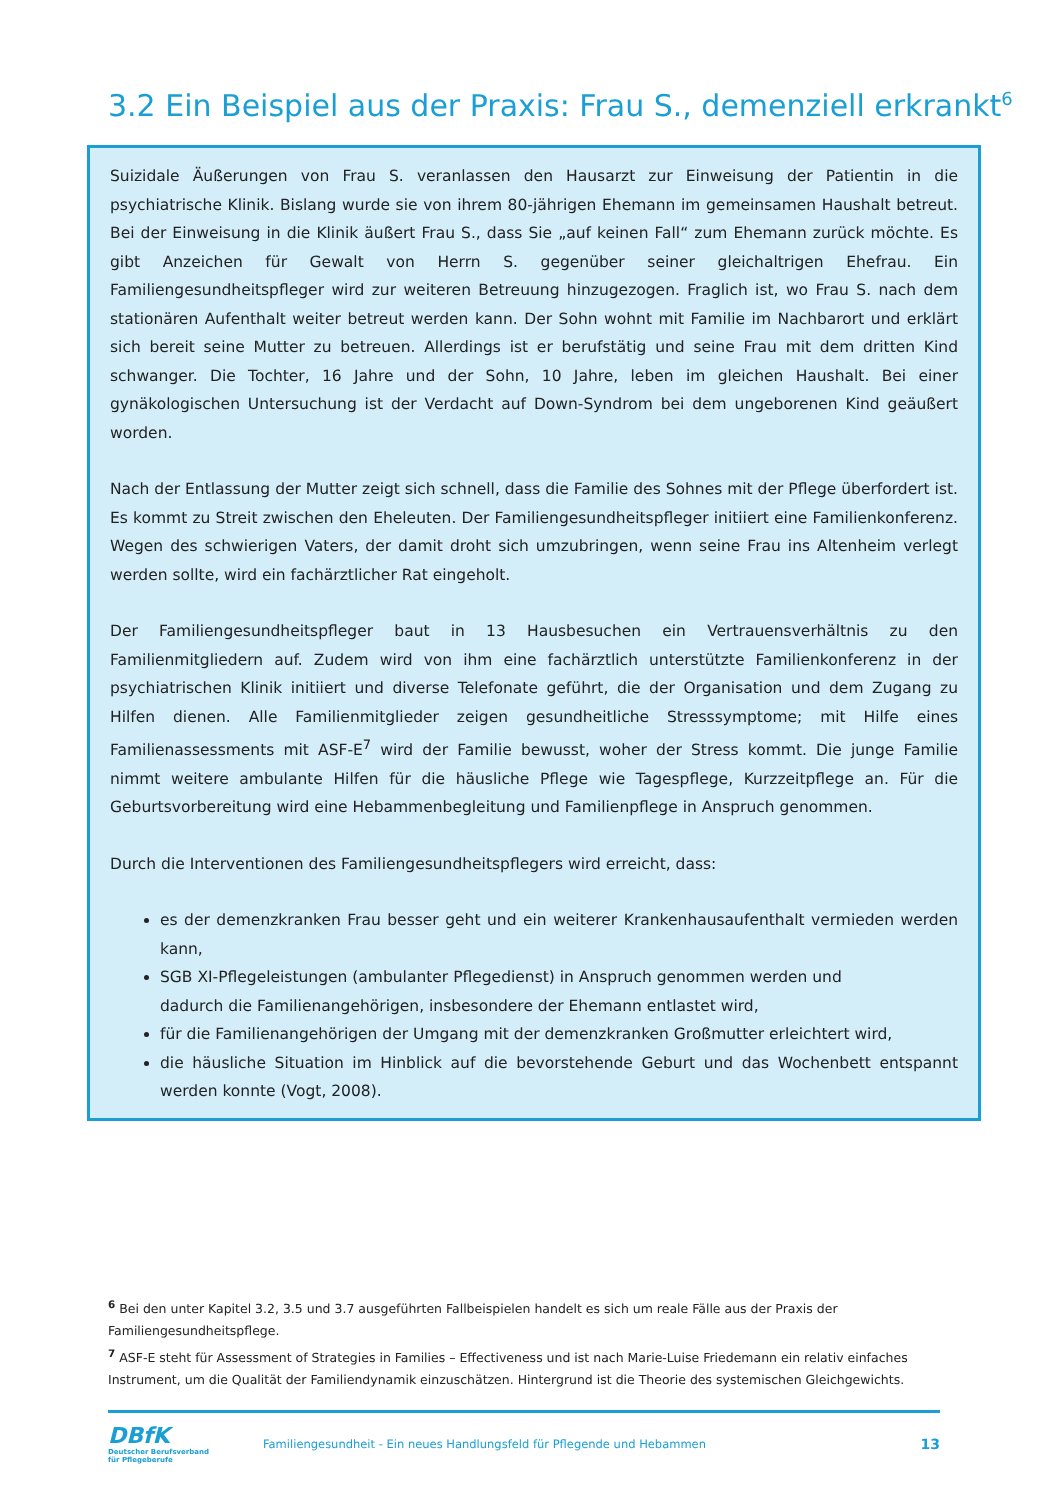3.2 Ein Beispiel aus der Praxis: Frau S., demenziell erkrankt<sup>6</sup>
Suizidale Äußerungen von Frau S. veranlassen den Hausarzt zur Einweisung der Patientin in die psychiatrische Klinik. Bislang wurde sie von ihrem 80-jährigen Ehemann im gemeinsamen Haushalt betreut. Bei der Einweisung in die Klinik äußert Frau S., dass Sie „auf keinen Fall“ zum Ehemann zurück möchte. Es gibt Anzeichen für Gewalt von Herrn S. gegenüber seiner gleichaltrigen Ehefrau. Ein Familiengesundheitspfleger wird zur weiteren Betreuung hinzugezogen. Fraglich ist, wo Frau S. nach dem stationären Aufenthalt weiter betreut werden kann. Der Sohn wohnt mit Familie im Nachbarort und erklärt sich bereit seine Mutter zu betreuen. Allerdings ist er berufstätig und seine Frau mit dem dritten Kind schwanger. Die Tochter, 16 Jahre und der Sohn, 10 Jahre, leben im gleichen Haushalt. Bei einer gynäkologischen Untersuchung ist der Verdacht auf Down-Syndrom bei dem ungeborenen Kind geäußert worden.
Nach der Entlassung der Mutter zeigt sich schnell, dass die Familie des Sohnes mit der Pflege überfordert ist. Es kommt zu Streit zwischen den Eheleuten. Der Familiengesundheitspfleger initiiert eine Familienkonferenz. Wegen des schwierigen Vaters, der damit droht sich umzubringen, wenn seine Frau ins Altenheim verlegt werden sollte, wird ein fachärztlicher Rat eingeholt.
Der Familiengesundheitspfleger baut in 13 Hausbesuchen ein Vertrauensverhältnis zu den Familienmitgliedern auf. Zudem wird von ihm eine fachärztlich unterstützte Familienkonferenz in der psychiatrischen Klinik initiiert und diverse Telefonate geführt, die der Organisation und dem Zugang zu Hilfen dienen. Alle Familienmitglieder zeigen gesundheitliche Stresssymptome; mit Hilfe eines Familienassessments mit ASF-E<sup>7</sup> wird der Familie bewusst, woher der Stress kommt. Die junge Familie nimmt weitere ambulante Hilfen für die häusliche Pflege wie Tagespflege, Kurzzeitpflege an. Für die Geburtsvorbereitung wird eine Hebammenbegleitung und Familienpflege in Anspruch genommen.
Durch die Interventionen des Familiengesundheitspflegers wird erreicht, dass:
es der demenzkranken Frau besser geht und ein weiterer Krankenhausaufenthalt vermieden werden kann,
SGB XI-Pflegeleistungen (ambulanter Pflegedienst) in Anspruch genommen werden und
dadurch die Familienangehörigen, insbesondere der Ehemann entlastet wird,
für die Familienangehörigen der Umgang mit der demenzkranken Großmutter erleichtert wird,
die häusliche Situation im Hinblick auf die bevorstehende Geburt und das Wochenbett entspannt werden konnte (Vogt, 2008).
<sup>6</sup> Bei den unter Kapitel 3.2, 3.5 und 3.7 ausgeführten Fallbeispielen handelt es sich um reale Fälle aus der Praxis der Familiengesundheitspflege.
<sup>7</sup> ASF-E steht für Assessment of Strategies in Families – Effectiveness und ist nach Marie-Luise Friedemann ein relativ einfaches Instrument, um die Qualität der Familiendynamik einzuschätzen. Hintergrund ist die Theorie des systemischen Gleichgewichts.
DBfK
Deutscher Berufsverband
für Pflegeberufe
Familiengesundheit - Ein neues Handlungsfeld für Pflegende und Hebammen
13